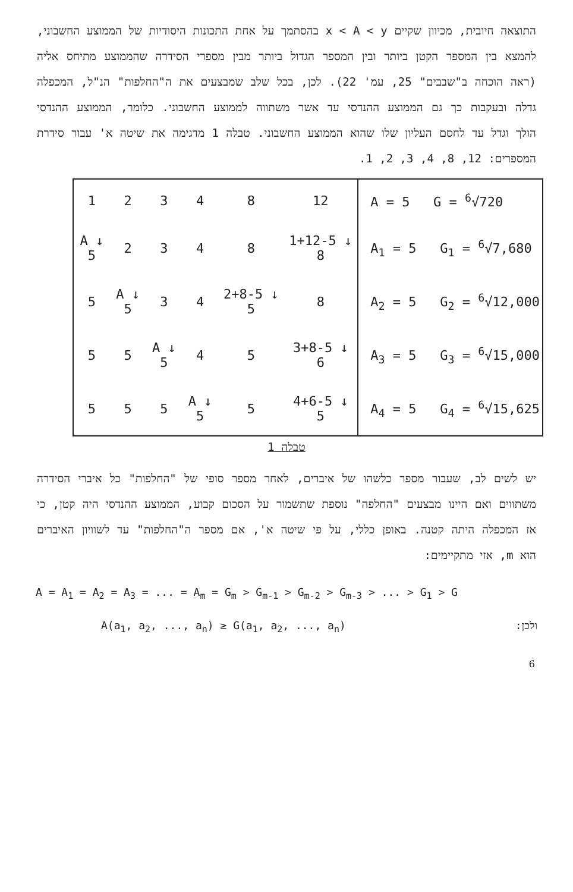התוצאה חיובית, מכיוון שקיים x < A < y בהסתמך על אחת התכונות היסודיות של הממוצע החשבוני, להמצא בין המספר הקטן ביותר ובין המספר הגדול ביותר מבין מספרי הסידרה שהממוצע מתיחס אליה (ראה הוכחה ב"שבבים" 25, עמ' 22). לכן, בכל שלב שמבצעים את ה"החלפות" הנ"ל, המכפלה גדלה ובעקבות כך גם הממוצע ההנדסי עד אשר משתווה לממוצע החשבוני. כלומר, הממוצע ההנדסי הולך וגדל עד לחסם העליון שלו שהוא הממוצע החשבוני. טבלה 1 מדגימה את שיטה א' עבור סידרת המספרים: 12, 8, 4, 3, 2, 1.
| 1 | 2 | 3 | 4 | 8 | 12 | A = 5 G = <sup>6</sup>√720 |
| A ↓ 5 | 2 | 3 | 4 | 8 | 1+12-5 ↓ 8 | A<sub>1</sub> = 5 G<sub>1</sub> = <sup>6</sup>√7,680 |
| 5 | A ↓ 5 | 3 | 4 | 2+8-5 ↓ 5 | 8 | A<sub>2</sub> = 5 G<sub>2</sub> = <sup>6</sup>√12,000 |
| 5 | 5 | A ↓ 5 | 4 | 5 | 3+8-5 ↓ 6 | A<sub>3</sub> = 5 G<sub>3</sub> = <sup>6</sup>√15,000 |
| 5 | 5 | 5 | A ↓ 5 | 5 | 4+6-5 ↓ 5 | A<sub>4</sub> = 5 G<sub>4</sub> = <sup>6</sup>√15,625 |
טבלה 1
יש לשים לב, שעבור מספר כלשהו של איברים, לאחר מספר סופי של "החלפות" כל איברי הסידרה משתווים ואם היינו מבצעים "החלפה" נוספת שתשמור על הסכום קבוע, הממוצע ההנדסי היה קטן, כי אז המכפלה היתה קטנה. באופן כללי, על פי שיטה א', אם מספר ה"החלפות" עד לשוויון האיברים הוא m, אזי מתקיימים:
A = A<sub>1</sub> = A<sub>2</sub> = A<sub>3</sub> = ... = A<sub>m</sub> = G<sub>m</sub> > G<sub>m-1</sub> > G<sub>m-2</sub> > G<sub>m-3</sub> > ... > G<sub>1</sub> > G
A(a<sub>1</sub>, a<sub>2</sub>, ..., a<sub>n</sub>) ≥ G(a<sub>1</sub>, a<sub>2</sub>, ..., a<sub>n</sub>) ולכן:
6